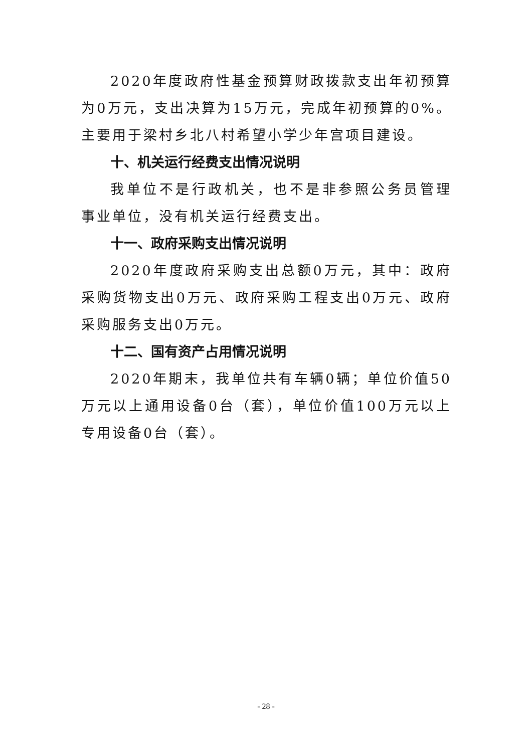2020年度政府性基金预算财政拨款支出年初预算为0万元，支出决算为15万元，完成年初预算的0%。主要用于梁村乡北八村希望小学少年宫项目建设。
十、机关运行经费支出情况说明
我单位不是行政机关，也不是非参照公务员管理事业单位，没有机关运行经费支出。
十一、政府采购支出情况说明
2020年度政府采购支出总额0万元，其中：政府采购货物支出0万元、政府采购工程支出0万元、政府采购服务支出0万元。
十二、国有资产占用情况说明
2020年期末，我单位共有车辆0辆；单位价值50万元以上通用设备0台（套），单位价值100万元以上专用设备0台（套）。
- 28 -